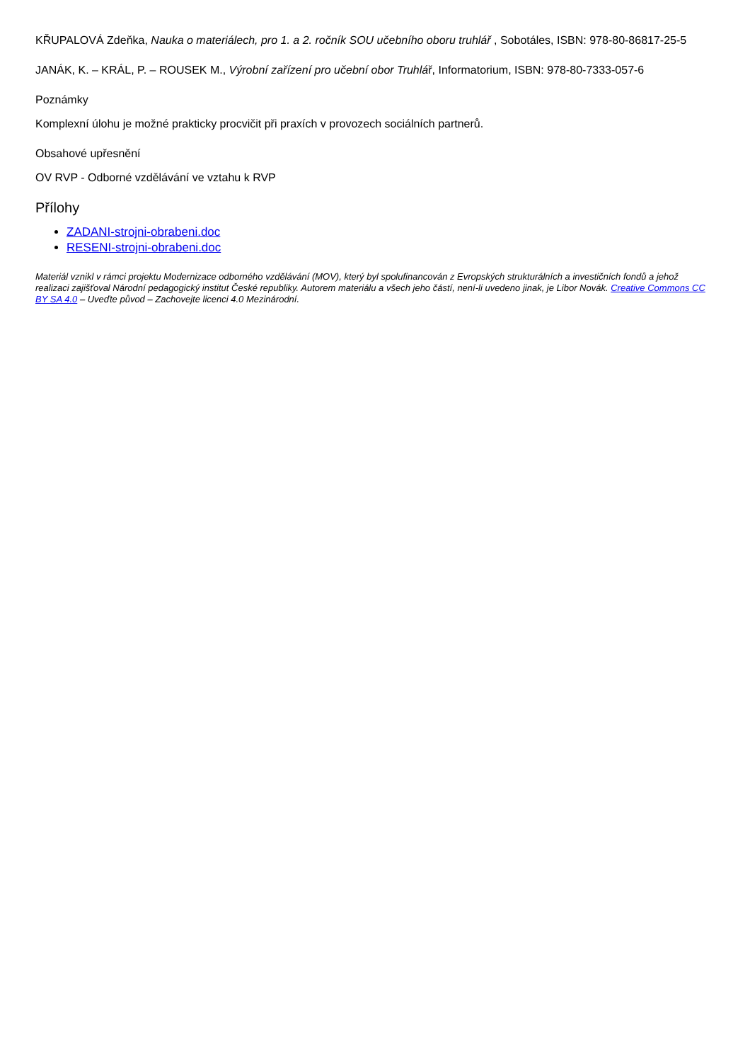KŘUPALOVÁ Zdeňka, Nauka o materiálech, pro 1. a 2. ročník SOU učebního oboru truhlář , Sobotáles, ISBN: 978-80-86817-25-5
JANÁK, K. – KRÁL, P. – ROUSEK M., Výrobní zařízení pro učební obor Truhlář, Informatorium, ISBN: 978-80-7333-057-6
Poznámky
Komplexní úlohu je možné prakticky procvičit při praxích v provozech sociálních partnerů.
Obsahové upřesnění
OV RVP - Odborné vzdělávání ve vztahu k RVP
Přílohy
ZADANI-strojni-obrabeni.doc
RESENI-strojni-obrabeni.doc
Materiál vznikl v rámci projektu Modernizace odborného vzdělávání (MOV), který byl spolufinancován z Evropských strukturálních a investičních fondů a jehož realizaci zajišťoval Národní pedagogický institut České republiky. Autorem materiálu a všech jeho částí, není-li uvedeno jinak, je Libor Novák. Creative Commons CC BY SA 4.0 – Uveďte původ – Zachovejte licenci 4.0 Mezinárodní.